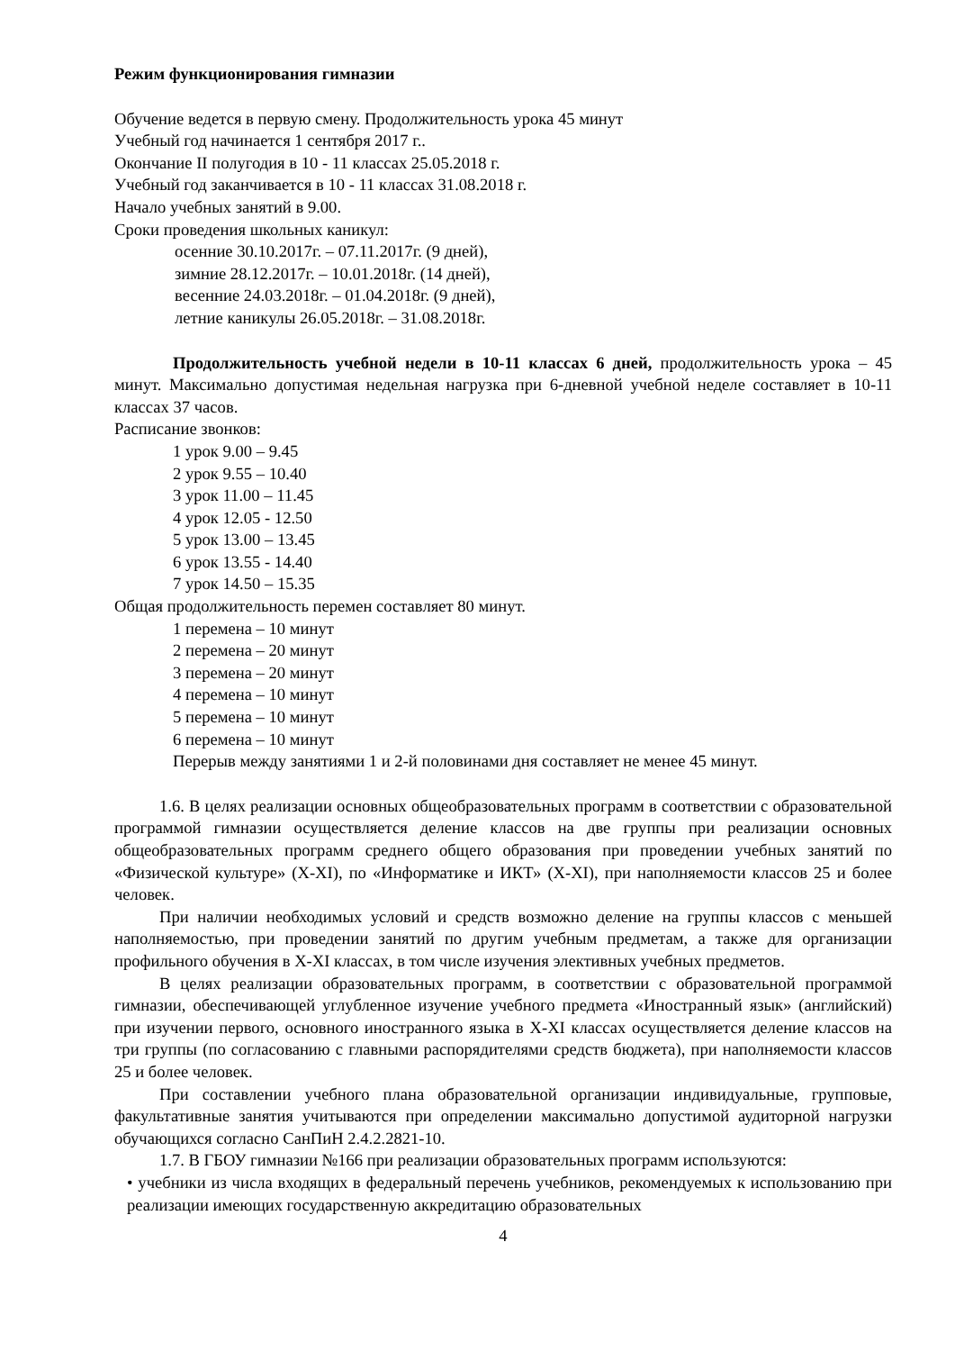Режим функционирования гимназии
Обучение ведется в первую смену. Продолжительность урока 45 минут
Учебный год начинается 1 сентября 2017 г..
Окончание II полугодия в 10 - 11 классах 25.05.2018 г.
Учебный год заканчивается в 10 - 11 классах 31.08.2018 г.
Начало учебных занятий в 9.00.
Сроки проведения школьных каникул:
осенние 30.10.2017г. – 07.11.2017г. (9 дней),
зимние 28.12.2017г. – 10.01.2018г. (14 дней),
весенние 24.03.2018г. – 01.04.2018г. (9 дней),
летние каникулы 26.05.2018г. – 31.08.2018г.
Продолжительность учебной недели в 10-11 классах 6 дней, продолжительность урока – 45 минут. Максимально допустимая недельная нагрузка при 6-дневной учебной неделе составляет в 10-11 классах 37 часов.
Расписание звонков:
1 урок 9.00 – 9.45
2 урок 9.55 – 10.40
3 урок 11.00 – 11.45
4 урок 12.05 - 12.50
5 урок 13.00 – 13.45
6 урок 13.55 - 14.40
7 урок 14.50 – 15.35
Общая продолжительность перемен составляет 80 минут.
1 перемена – 10 минут
2 перемена – 20 минут
3 перемена – 20 минут
4 перемена – 10 минут
5 перемена – 10 минут
6 перемена – 10 минут
Перерыв между занятиями 1 и 2-й половинами дня составляет не менее 45 минут.
1.6. В целях реализации основных общеобразовательных программ в соответствии с образовательной программой гимназии осуществляется деление классов на две группы при реализации основных общеобразовательных программ среднего общего образования при проведении учебных занятий по «Физической культуре» (X-XI), по «Информатике и ИКТ» (X-XI), при наполняемости классов 25 и более человек.
При наличии необходимых условий и средств возможно деление на группы классов с меньшей наполняемостью, при проведении занятий по другим учебным предметам, а также для организации профильного обучения в X-XI классах, в том числе изучения элективных учебных предметов.
В целях реализации образовательных программ, в соответствии с образовательной программой гимназии, обеспечивающей углубленное изучение учебного предмета «Иностранный язык» (английский) при изучении первого, основного иностранного языка в X-XI классах осуществляется деление классов на три группы (по согласованию с главными распорядителями средств бюджета), при наполняемости классов 25 и более человек.
При составлении учебного плана образовательной организации индивидуальные, групповые, факультативные занятия учитываются при определении максимально допустимой аудиторной нагрузки обучающихся согласно СанПиН 2.4.2.2821-10.
1.7. В ГБОУ гимназии №166 при реализации образовательных программ используются:
• учебники из числа входящих в федеральный перечень учебников, рекомендуемых к использованию при реализации имеющих государственную аккредитацию образовательных
4